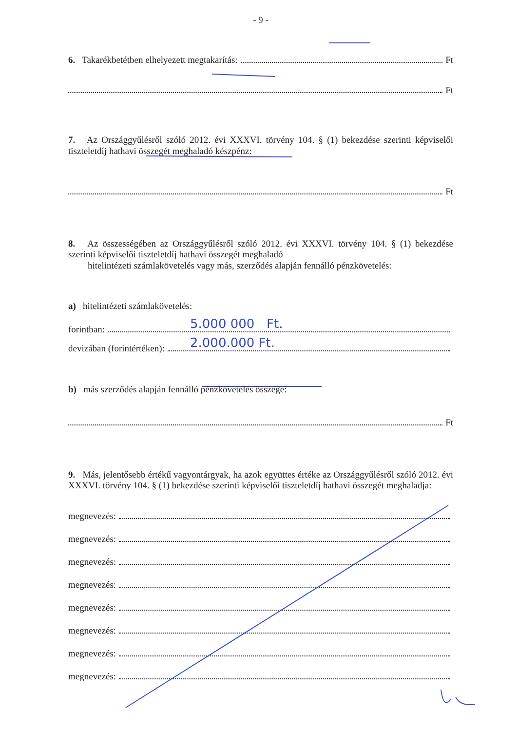- 9 -
6. Takarékbetétben elhelyezett megtakarítás: Ft
Ft
7. Az Országgyűlésről szóló 2012. évi XXXVI. törvény 104. § (1) bekezdése szerinti képviselői tiszteletdíj hathavi összegét meghaladó készpénz:
Ft
8. Az összességében az Országgyűlésről szóló 2012. évi XXXVI. törvény 104. § (1) bekezdése szerinti képviselői tiszteletdíj hathavi összegét meghaladó
hitelintézeti számlakövetelés vagy más, szerződés alapján fennálló pénzkövetelés:
a) hitelintézeti számlakövetelés:
forintban:
5.000 000 Ft.
devizában (forintértéken):
2.000.000 Ft.
b) más szerződés alapján fennálló pénzkövetelés összege:
Ft
9. Más, jelentősebb értékű vagyontárgyak, ha azok együttes értéke az Országgyűlésről szóló 2012. évi XXXVI. törvény 104. § (1) bekezdése szerinti képviselői tiszteletdíj hathavi összegét meghaladja:
megnevezés:
megnevezés:
megnevezés:
megnevezés:
megnevezés:
megnevezés:
megnevezés:
megnevezés: